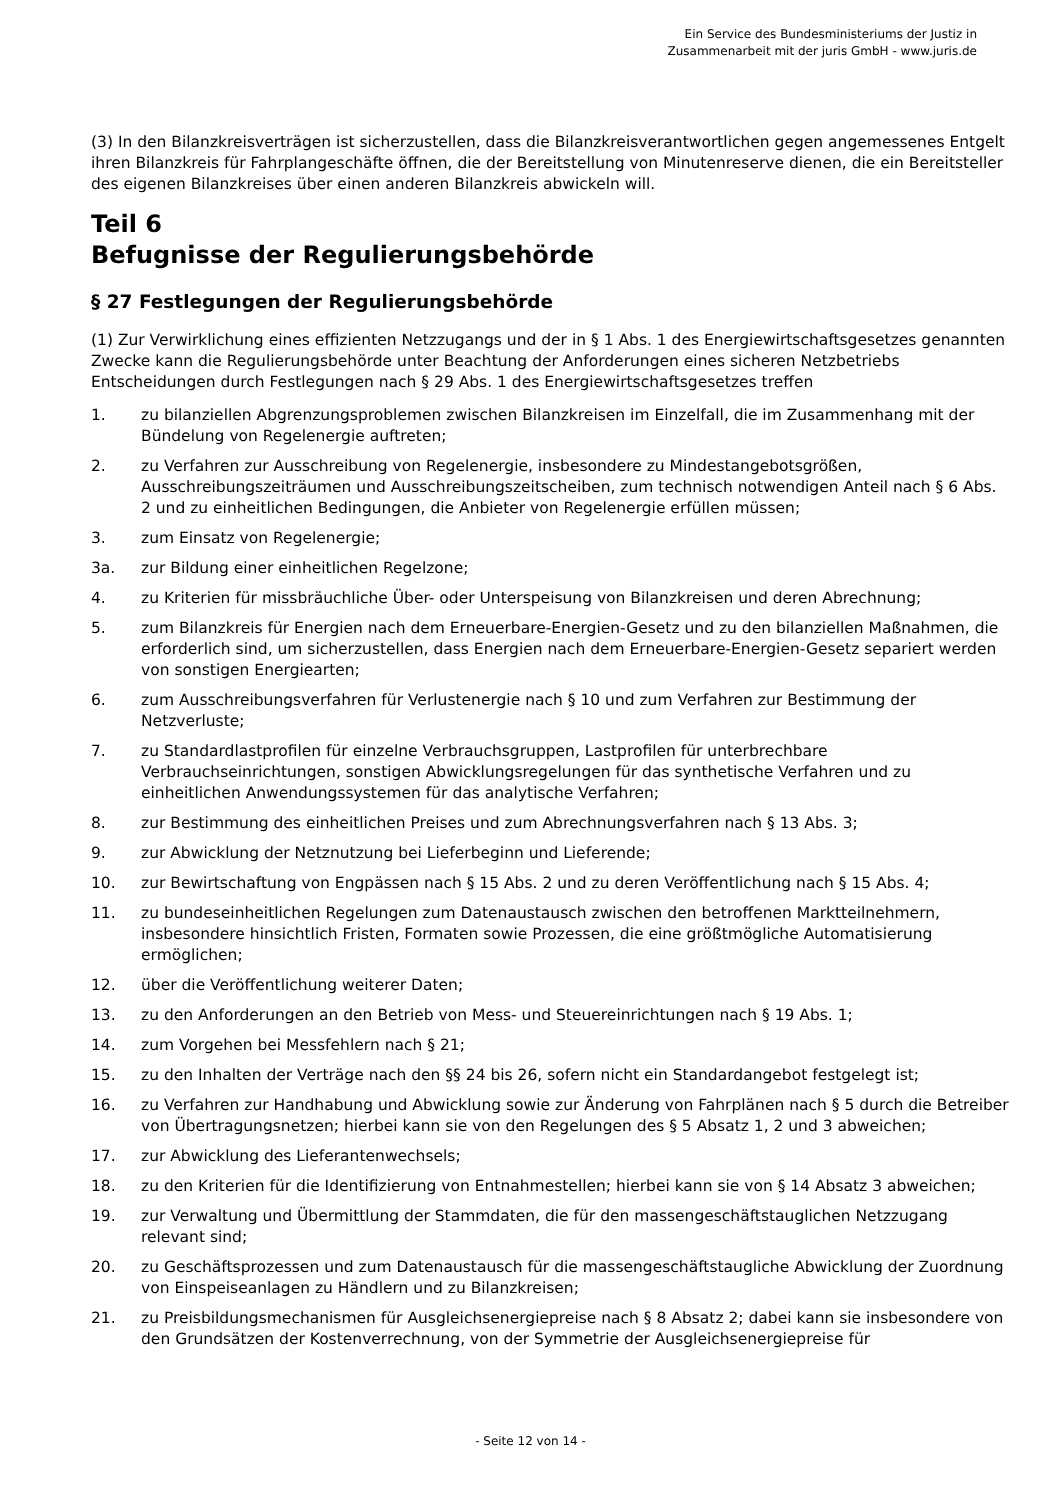Ein Service des Bundesministeriums der Justiz in
Zusammenarbeit mit der juris GmbH - www.juris.de
(3) In den Bilanzkreisverträgen ist sicherzustellen, dass die Bilanzkreisverantwortlichen gegen angemessenes Entgelt ihren Bilanzkreis für Fahrplangeschäfte öffnen, die der Bereitstellung von Minutenreserve dienen, die ein Bereitsteller des eigenen Bilanzkreises über einen anderen Bilanzkreis abwickeln will.
Teil 6
Befugnisse der Regulierungsbehörde
§ 27 Festlegungen der Regulierungsbehörde
(1) Zur Verwirklichung eines effizienten Netzzugangs und der in § 1 Abs. 1 des Energiewirtschaftsgesetzes genannten Zwecke kann die Regulierungsbehörde unter Beachtung der Anforderungen eines sicheren Netzbetriebs Entscheidungen durch Festlegungen nach § 29 Abs. 1 des Energiewirtschaftsgesetzes treffen
1. zu bilanziellen Abgrenzungsproblemen zwischen Bilanzkreisen im Einzelfall, die im Zusammenhang mit der Bündelung von Regelenergie auftreten;
2. zu Verfahren zur Ausschreibung von Regelenergie, insbesondere zu Mindestangebotsgrößen, Ausschreibungszeiträumen und Ausschreibungszeitscheiben, zum technisch notwendigen Anteil nach § 6 Abs. 2 und zu einheitlichen Bedingungen, die Anbieter von Regelenergie erfüllen müssen;
3. zum Einsatz von Regelenergie;
3a. zur Bildung einer einheitlichen Regelzone;
4. zu Kriterien für missbräuchliche Über- oder Unterspeisung von Bilanzkreisen und deren Abrechnung;
5. zum Bilanzkreis für Energien nach dem Erneuerbare-Energien-Gesetz und zu den bilanziellen Maßnahmen, die erforderlich sind, um sicherzustellen, dass Energien nach dem Erneuerbare-Energien-Gesetz separiert werden von sonstigen Energiearten;
6. zum Ausschreibungsverfahren für Verlustenergie nach § 10 und zum Verfahren zur Bestimmung der Netzverluste;
7. zu Standardlastprofilen für einzelne Verbrauchsgruppen, Lastprofilen für unterbrechbare Verbrauchseinrichtungen, sonstigen Abwicklungsregelungen für das synthetische Verfahren und zu einheitlichen Anwendungssystemen für das analytische Verfahren;
8. zur Bestimmung des einheitlichen Preises und zum Abrechnungsverfahren nach § 13 Abs. 3;
9. zur Abwicklung der Netznutzung bei Lieferbeginn und Lieferende;
10. zur Bewirtschaftung von Engpässen nach § 15 Abs. 2 und zu deren Veröffentlichung nach § 15 Abs. 4;
11. zu bundeseinheitlichen Regelungen zum Datenaustausch zwischen den betroffenen Marktteilnehmern, insbesondere hinsichtlich Fristen, Formaten sowie Prozessen, die eine größtmögliche Automatisierung ermöglichen;
12. über die Veröffentlichung weiterer Daten;
13. zu den Anforderungen an den Betrieb von Mess- und Steuereinrichtungen nach § 19 Abs. 1;
14. zum Vorgehen bei Messfehlern nach § 21;
15. zu den Inhalten der Verträge nach den §§ 24 bis 26, sofern nicht ein Standardangebot festgelegt ist;
16. zu Verfahren zur Handhabung und Abwicklung sowie zur Änderung von Fahrplänen nach § 5 durch die Betreiber von Übertragungsnetzen; hierbei kann sie von den Regelungen des § 5 Absatz 1, 2 und 3 abweichen;
17. zur Abwicklung des Lieferantenwechsels;
18. zu den Kriterien für die Identifizierung von Entnahmestellen; hierbei kann sie von § 14 Absatz 3 abweichen;
19. zur Verwaltung und Übermittlung der Stammdaten, die für den massengeschäftstauglichen Netzzugang relevant sind;
20. zu Geschäftsprozessen und zum Datenaustausch für die massengeschäftstaugliche Abwicklung der Zuordnung von Einspeiseanlagen zu Händlern und zu Bilanzkreisen;
21. zu Preisbildungsmechanismen für Ausgleichsenergiepreise nach § 8 Absatz 2; dabei kann sie insbesondere von den Grundsätzen der Kostenverrechnung, von der Symmetrie der Ausgleichsenergiepreise für
- Seite 12 von 14 -